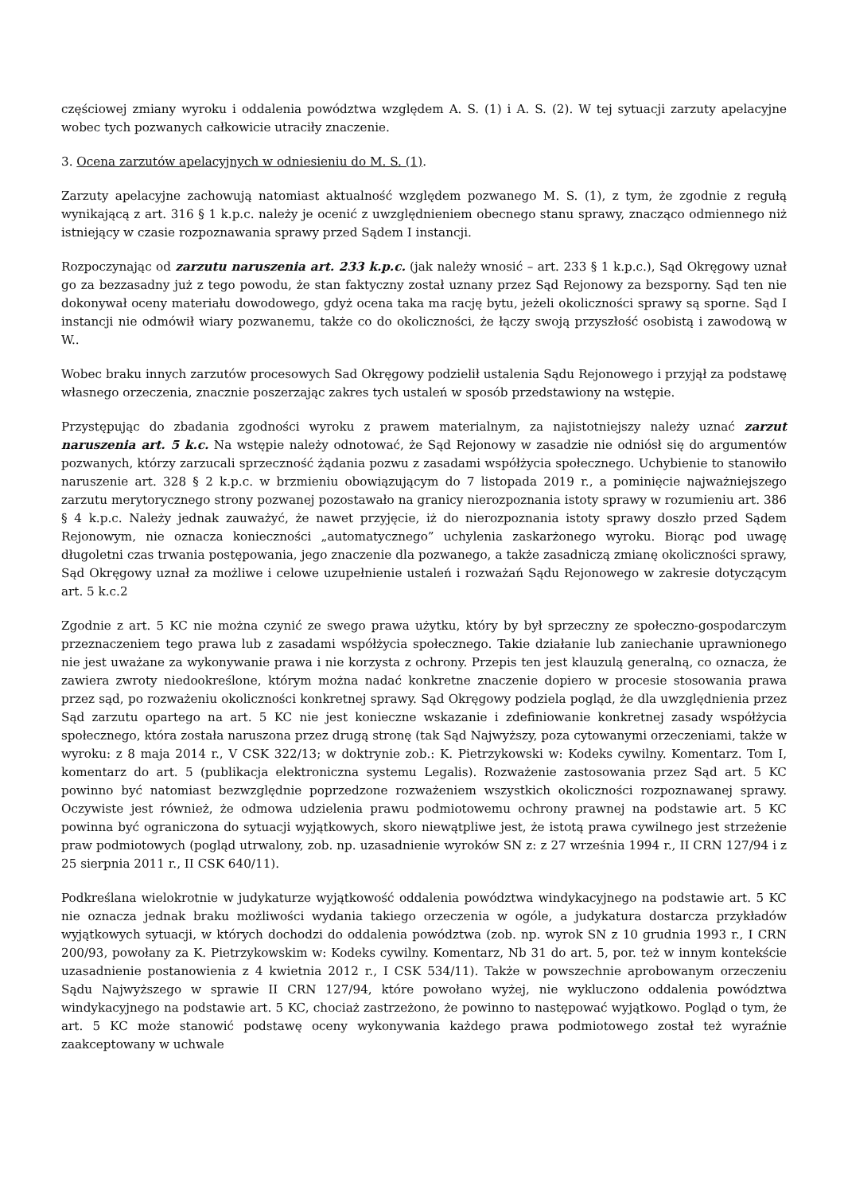częściowej zmiany wyroku i oddalenia powództwa względem A. S. (1) i A. S. (2). W tej sytuacji zarzuty apelacyjne wobec tych pozwanych całkowicie utraciły znaczenie.
3. Ocena zarzutów apelacyjnych w odniesieniu do M. S. (1).
Zarzuty apelacyjne zachowują natomiast aktualność względem pozwanego M. S. (1), z tym, że zgodnie z regułą wynikającą z art. 316 § 1 k.p.c. należy je ocenić z uwzględnieniem obecnego stanu sprawy, znacząco odmiennego niż istniejący w czasie rozpoznawania sprawy przed Sądem I instancji.
Rozpoczynając od zarzutu naruszenia art. 233 k.p.c. (jak należy wnosić – art. 233 § 1 k.p.c.), Sąd Okręgowy uznał go za bezzasadny już z tego powodu, że stan faktyczny został uznany przez Sąd Rejonowy za bezsporny. Sąd ten nie dokonywał oceny materiału dowodowego, gdyż ocena taka ma rację bytu, jeżeli okoliczności sprawy są sporne. Sąd I instancji nie odmówił wiary pozwanemu, także co do okoliczności, że łączy swoją przyszłość osobistą i zawodową w W..
Wobec braku innych zarzutów procesowych Sad Okręgowy podzielił ustalenia Sądu Rejonowego i przyjął za podstawę własnego orzeczenia, znacznie poszerzając zakres tych ustaleń w sposób przedstawiony na wstępie.
Przystępując do zbadania zgodności wyroku z prawem materialnym, za najistotniejszy należy uznać zarzut naruszenia art. 5 k.c. Na wstępie należy odnotować, że Sąd Rejonowy w zasadzie nie odniósł się do argumentów pozwanych, którzy zarzucali sprzeczność żądania pozwu z zasadami współżycia społecznego. Uchybienie to stanowiło naruszenie art. 328 § 2 k.p.c. w brzmieniu obowiązującym do 7 listopada 2019 r., a pominięcie najważniejszego zarzutu merytorycznego strony pozwanej pozostawało na granicy nierozpoznania istoty sprawy w rozumieniu art. 386 § 4 k.p.c. Należy jednak zauważyć, że nawet przyjęcie, iż do nierozpoznania istoty sprawy doszło przed Sądem Rejonowym, nie oznacza konieczności „automatycznego” uchylenia zaskarżonego wyroku. Biorąc pod uwagę długoletni czas trwania postępowania, jego znaczenie dla pozwanego, a także zasadniczą zmianę okoliczności sprawy, Sąd Okręgowy uznał za możliwe i celowe uzupełnienie ustaleń i rozważań Sądu Rejonowego w zakresie dotyczącym art. 5 k.c.2
Zgodnie z art. 5 KC nie można czynić ze swego prawa użytku, który by był sprzeczny ze społeczno-gospodarczym przeznaczeniem tego prawa lub z zasadami współżycia społecznego. Takie działanie lub zaniechanie uprawnionego nie jest uważane za wykonywanie prawa i nie korzysta z ochrony. Przepis ten jest klauzulą generalną, co oznacza, że zawiera zwroty niedookreślone, którym można nadać konkretne znaczenie dopiero w procesie stosowania prawa przez sąd, po rozważeniu okoliczności konkretnej sprawy. Sąd Okręgowy podziela pogląd, że dla uwzględnienia przez Sąd zarzutu opartego na art. 5 KC nie jest konieczne wskazanie i zdefiniowanie konkretnej zasady współżycia społecznego, która została naruszona przez drugą stronę (tak Sąd Najwyższy, poza cytowanymi orzeczeniami, także w wyroku: z 8 maja 2014 r., V CSK 322/13; w doktrynie zob.: K. Pietrzykowski w: Kodeks cywilny. Komentarz. Tom I, komentarz do art. 5 (publikacja elektroniczna systemu Legalis). Rozważenie zastosowania przez Sąd art. 5 KC powinno być natomiast bezwzględnie poprzedzone rozważeniem wszystkich okoliczności rozpoznawanej sprawy. Oczywiste jest również, że odmowa udzielenia prawu podmiotowemu ochrony prawnej na podstawie art. 5 KC powinna być ograniczona do sytuacji wyjątkowych, skoro niewątpliwe jest, że istotą prawa cywilnego jest strzeżenie praw podmiotowych (pogląd utrwalony, zob. np. uzasadnienie wyroków SN z: z 27 września 1994 r., II CRN 127/94 i z 25 sierpnia 2011 r., II CSK 640/11).
Podkreślana wielokrotnie w judykaturze wyjątkowość oddalenia powództwa windykacyjnego na podstawie art. 5 KC nie oznacza jednak braku możliwości wydania takiego orzeczenia w ogóle, a judykatura dostarcza przykładów wyjątkowych sytuacji, w których dochodzi do oddalenia powództwa (zob. np. wyrok SN z 10 grudnia 1993 r., I CRN 200/93, powołany za K. Pietrzykowskim w: Kodeks cywilny. Komentarz, Nb 31 do art. 5, por. też w innym kontekście uzasadnienie postanowienia z 4 kwietnia 2012 r., I CSK 534/11). Także w powszechnie aprobowanym orzeczeniu Sądu Najwyższego w sprawie II CRN 127/94, które powołano wyżej, nie wykluczono oddalenia powództwa windykacyjnego na podstawie art. 5 KC, chociaż zastrzeżono, że powinno to następować wyjątkowo. Pogląd o tym, że art. 5 KC może stanowić podstawę oceny wykonywania każdego prawa podmiotowego został też wyraźnie zaakceptowany w uchwale